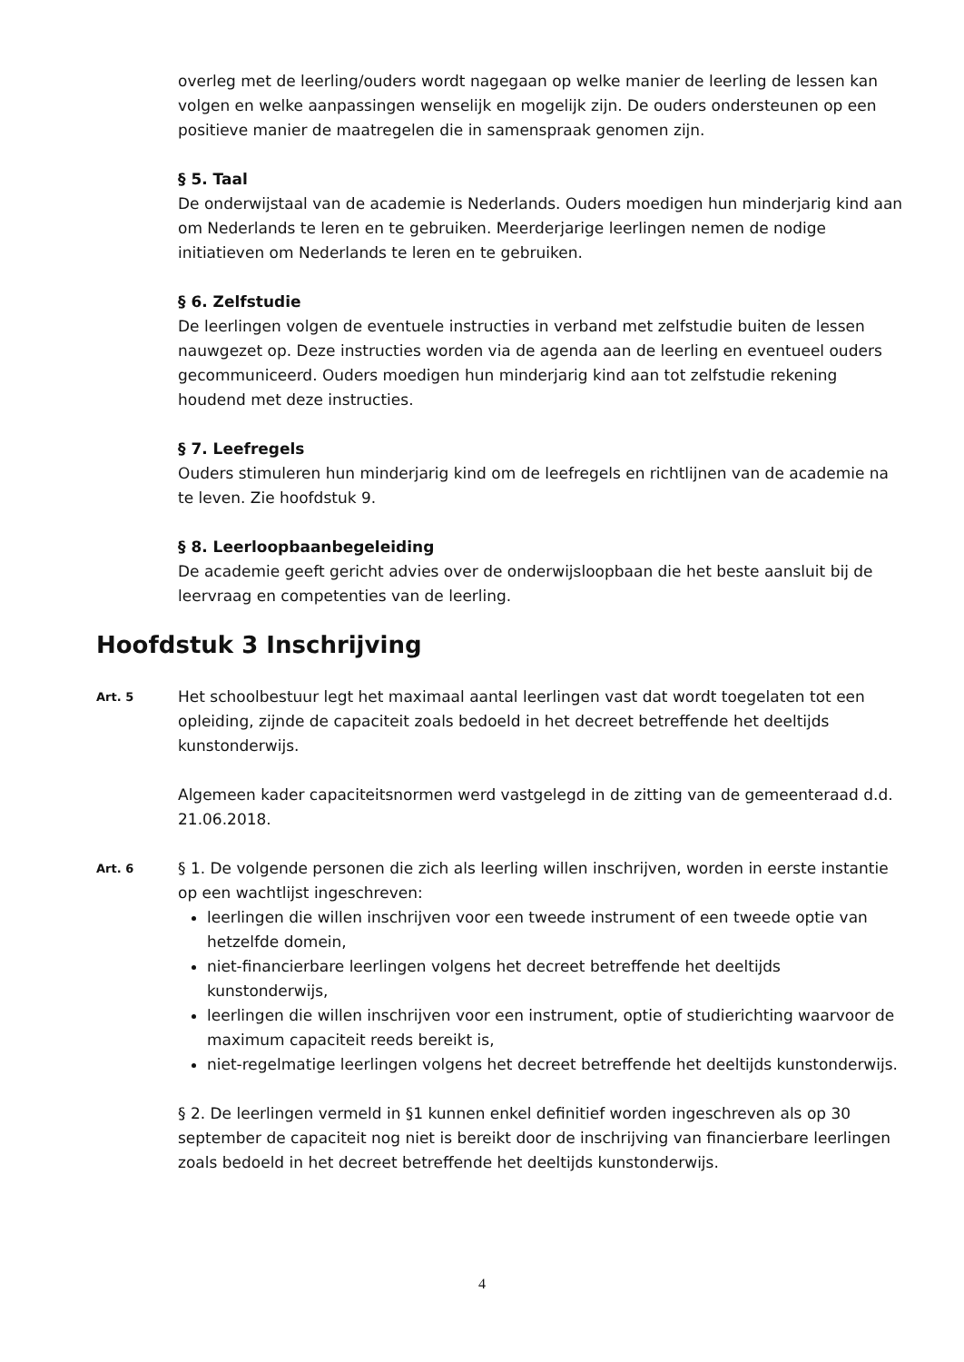overleg met de leerling/ouders wordt nagegaan op welke manier de leerling de lessen kan volgen en welke aanpassingen wenselijk en mogelijk zijn. De ouders ondersteunen op een positieve manier de maatregelen die in samenspraak genomen zijn.
§ 5. Taal
De onderwijstaal van de academie is Nederlands. Ouders moedigen hun minderjarig kind aan om Nederlands te leren en te gebruiken. Meerderjarige leerlingen nemen de nodige initiatieven om Nederlands te leren en te gebruiken.
§ 6. Zelfstudie
De leerlingen volgen de eventuele instructies in verband met zelfstudie buiten de lessen nauwgezet op. Deze instructies worden via de agenda aan de leerling en eventueel ouders gecommuniceerd. Ouders moedigen hun minderjarig kind aan tot zelfstudie rekening houdend met deze instructies.
§ 7. Leefregels
Ouders stimuleren hun minderjarig kind om de leefregels en richtlijnen van de academie na te leven. Zie hoofdstuk 9.
§ 8. Leerloopbaanbegeleiding
De academie geeft gericht advies over de onderwijsloopbaan die het beste aansluit bij de leervraag en competenties van de leerling.
Hoofdstuk 3 Inschrijving
Art. 5
Het schoolbestuur legt het maximaal aantal leerlingen vast dat wordt toegelaten tot een opleiding, zijnde de capaciteit zoals bedoeld in het decreet betreffende het deeltijds kunstonderwijs.
Algemeen kader capaciteitsnormen werd vastgelegd in de zitting van de gemeenteraad d.d. 21.06.2018.
Art. 6
§ 1. De volgende personen die zich als leerling willen inschrijven, worden in eerste instantie op een wachtlijst ingeschreven:
leerlingen die willen inschrijven voor een tweede instrument of een tweede optie van hetzelfde domein,
niet-financierbare leerlingen volgens het decreet betreffende het deeltijds kunstonderwijs,
leerlingen die willen inschrijven voor een instrument, optie of studierichting waarvoor de maximum capaciteit reeds bereikt is,
niet-regelmatige leerlingen volgens het decreet betreffende het deeltijds kunstonderwijs.
§ 2. De leerlingen vermeld in §1 kunnen enkel definitief worden ingeschreven als op 30 september de capaciteit nog niet is bereikt door de inschrijving van financierbare leerlingen zoals bedoeld in het decreet betreffende het deeltijds kunstonderwijs.
4